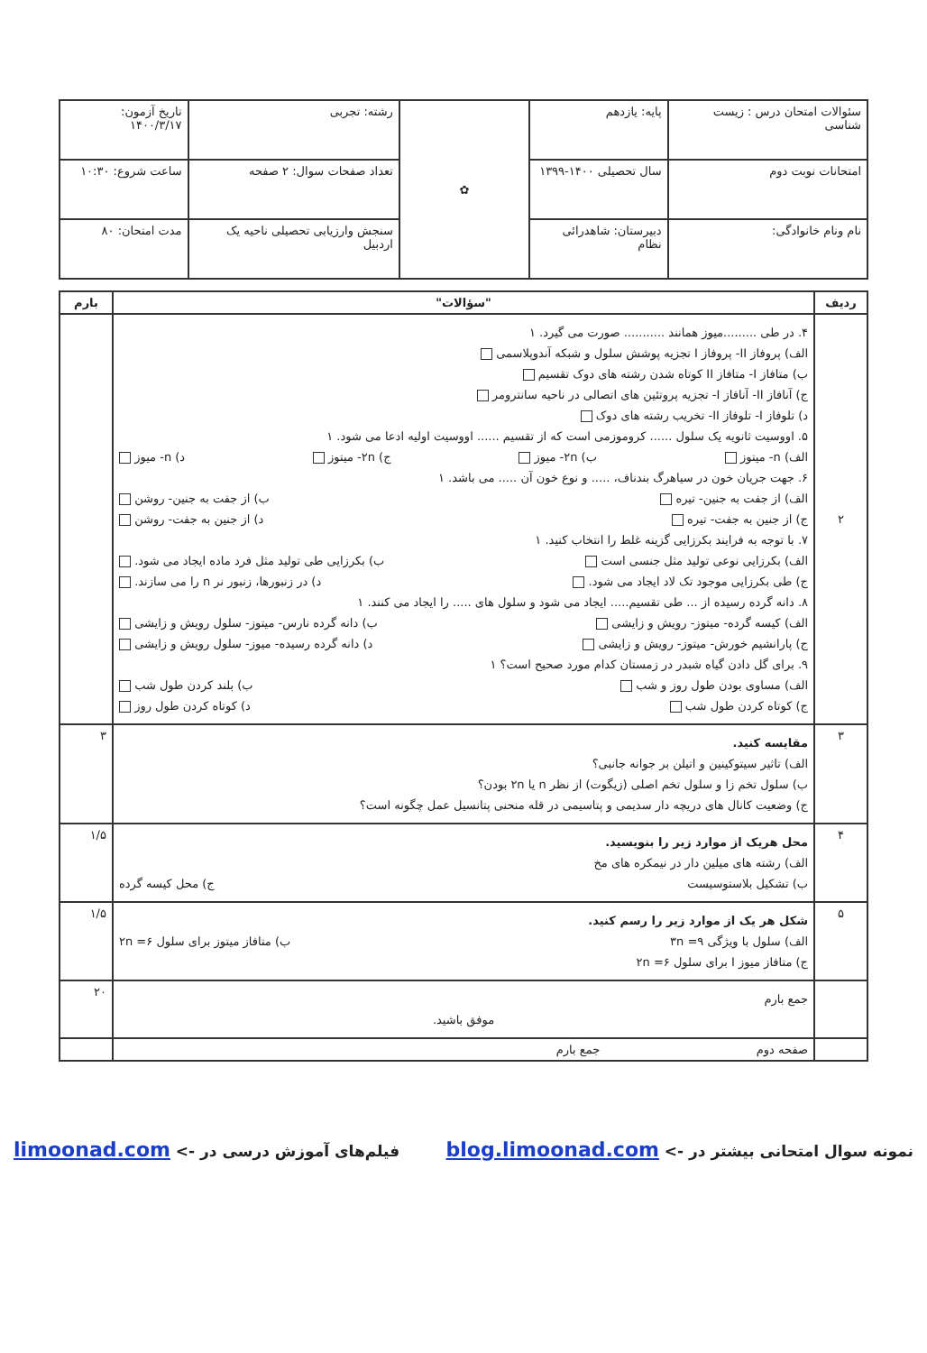| سئوالات امتحان درس : زیست شناسی | پایه: یازدهم | ✿ | رشته: تجربی | تاریخ آزمون: ۱۴۰۰/۳/۱۷ |
| امتحانات نوبت دوم | سال تحصیلی ۱۴۰۰-۱۳۹۹ | | تعداد صفحات سوال: ۲ صفحه | ساعت شروع: ۱۰:۳۰ |
| نام ونام خانوادگی: | دبیرستان: شاهدرائی نظام | | سنجش وارزیابی تحصیلی ناحیه یک اردبیل | مدت امتحان: ۸۰ |
| ردیف | "سؤالات" | بارم |
| --- | --- | --- |
| ۲ | ۴. در طی .........میوز همانند ........... صورت می گیرد. ۱ الف) پروفاز II- پروفاز I تجزیه پوشش سلول و شبکه آندوپلاسمی ب) متافاز I- متافاز II کوتاه شدن رشته های دوک تقسیم ج) آنافاز II- آنافاز I- تجزیه پروتئین های اتصالی در ناحیه سانترومر د) تلوفاز I- تلوفاز II- تخریب رشته های دوک ۵. اووسیت ثانویه یک سلول ...... کروموزمی است که از تقسیم ...... اووسیت اولیه ادعا می شود. ۱ الف) n- میتوز ب) ۲n- میوز ج) ۲n- میتوز د) n- میوز ۶. جهت جریان خون در سیاهرگ بندناف، ..... و نوع خون آن ..... می باشد. ۱ الف) از جفت به جنین- تیره ب) از جفت به جنین- روشن ج) از جنین به جفت- تیره د) از جنین به جفت- روشن ۷. با توجه به فرایند بکرزایی گزینه غلط را انتخاب کنید. ۱ الف) بکرزایی نوعی تولید مثل جنسی است ب) بکرزایی طی تولید مثل فرد ماده ایجاد می شود. ج) طی بکرزایی موجود تک لاد ایجاد می شود. د) در زنبورها، زنبور نر n را می سازند. ۸. دانه گرده رسیده از ... طی تقسیم..... ایجاد می شود و سلول های ..... را ایجاد می کنند. ۱ الف) کیسه گرده- میتوز- رویش و زایشی ب) دانه گرده نارس- میتوز- سلول رویش و زایشی ج) پارانشیم خورش- میتوز- رویش و زایشی د) دانه گرده رسیده- میوز- سلول رویش و زایشی ۹. برای گل دادن گیاه شبدر در زمستان کدام مورد صحیح است؟ ۱ الف) مساوی بودن طول روز و شب ب) بلند کردن طول شب ج) کوتاه کردن طول شب د) کوتاه کردن طول روز | |
| ۳ | مقایسه کنید. الف) تاثیر سیتوکینین و اتیلن بر جوانه جانبی؟ ب) سلول تخم زا و سلول تخم اصلی (زیگوت) از نظر n یا ۲n بودن؟ ج) وضعیت کانال های دریچه دار سدیمی و پتاسیمی در قله منحنی پتانسیل عمل چگونه است؟ | ۳ |
| ۴ | محل هریک از موارد زیر را بنویسید. الف) رشته های میلین دار در نیمکره های مخ ب) تشکیل بلاستوسیست ج) محل کیسه گرده | ۱/۵ |
| ۵ | شکل هر یک از موارد زیر را رسم کنید. الف) سلول با ویژگی ۹= ۳n ب) متافاز میتوز برای سلول ۶= ۲n ج) متافاز میوز I برای سلول ۶= ۲n | ۱/۵ |
| | جمع بارم موفق باشید. | ۲۰ |
| | صفحه دوم جمع بارم | |
نمونه سوال امتحانی بیشتر در -> blog.limoonad.com فیلم‌های آموزش درسی در -> limoonad.com